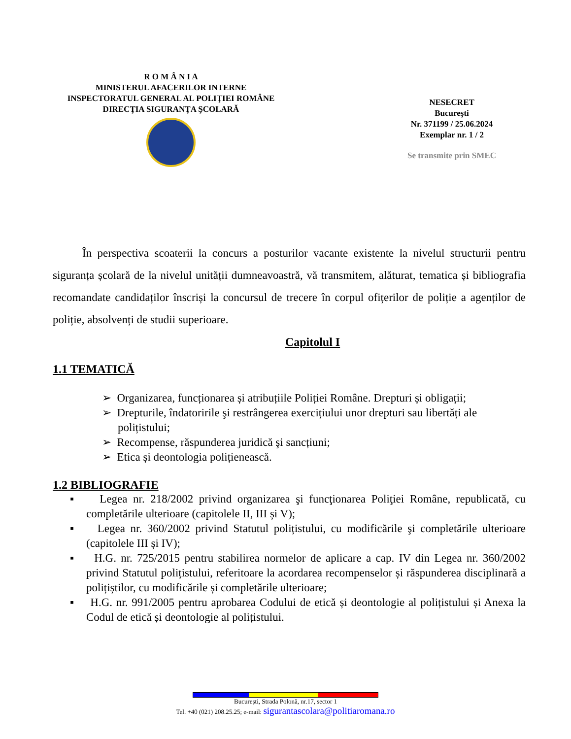R O M Â N I A
MINISTERUL AFACERILOR INTERNE
INSPECTORATUL GENERAL AL POLIŢIEI ROMÂNE
DIRECŢIA SIGURANŢA ŞCOLARĂ
NESECRET
Bucureşti
Nr. 371199 / 25.06.2024
Exemplar nr. 1 / 2
Se transmite prin SMEC
În perspectiva scoaterii la concurs a posturilor vacante existente la nivelul structurii pentru siguranța școlară de la nivelul unității dumneavoastră, vă transmitem, alăturat, tematica și bibliografia recomandate candidaților înscriși la concursul de trecere în corpul ofițerilor de poliție a agenților de poliție, absolvenți de studii superioare.
Capitolul I
1.1 TEMATICĂ
➢ Organizarea, funcționarea și atribuțiile Poliției Române. Drepturi și obligații;
➢ Drepturile, îndatoririle şi restrângerea exercițiului unor drepturi sau libertăți ale polițistului;
➢ Recompense, răspunderea juridică şi sancțiuni;
➢ Etica și deontologia polițienească.
1.2 BIBLIOGRAFIE
▪ Legea nr. 218/2002 privind organizarea şi funcţionarea Poliţiei Române, republicată, cu completările ulterioare (capitolele II, III și V);
▪ Legea nr. 360/2002 privind Statutul polițistului, cu modificările şi completările ulterioare (capitolele III și IV);
▪ H.G. nr. 725/2015 pentru stabilirea normelor de aplicare a cap. IV din Legea nr. 360/2002 privind Statutul polițistului, referitoare la acordarea recompenselor și răspunderea disciplinară a polițiștilor, cu modificările și completările ulterioare;
▪ H.G. nr. 991/2005 pentru aprobarea Codului de etică și deontologie al polițistului și Anexa la Codul de etică și deontologie al polițistului.
București, Strada Polonă, nr.17, sector 1
Tel. +40 (021) 208.25.25; e-mail: sigurantascolara@politiaromana.ro